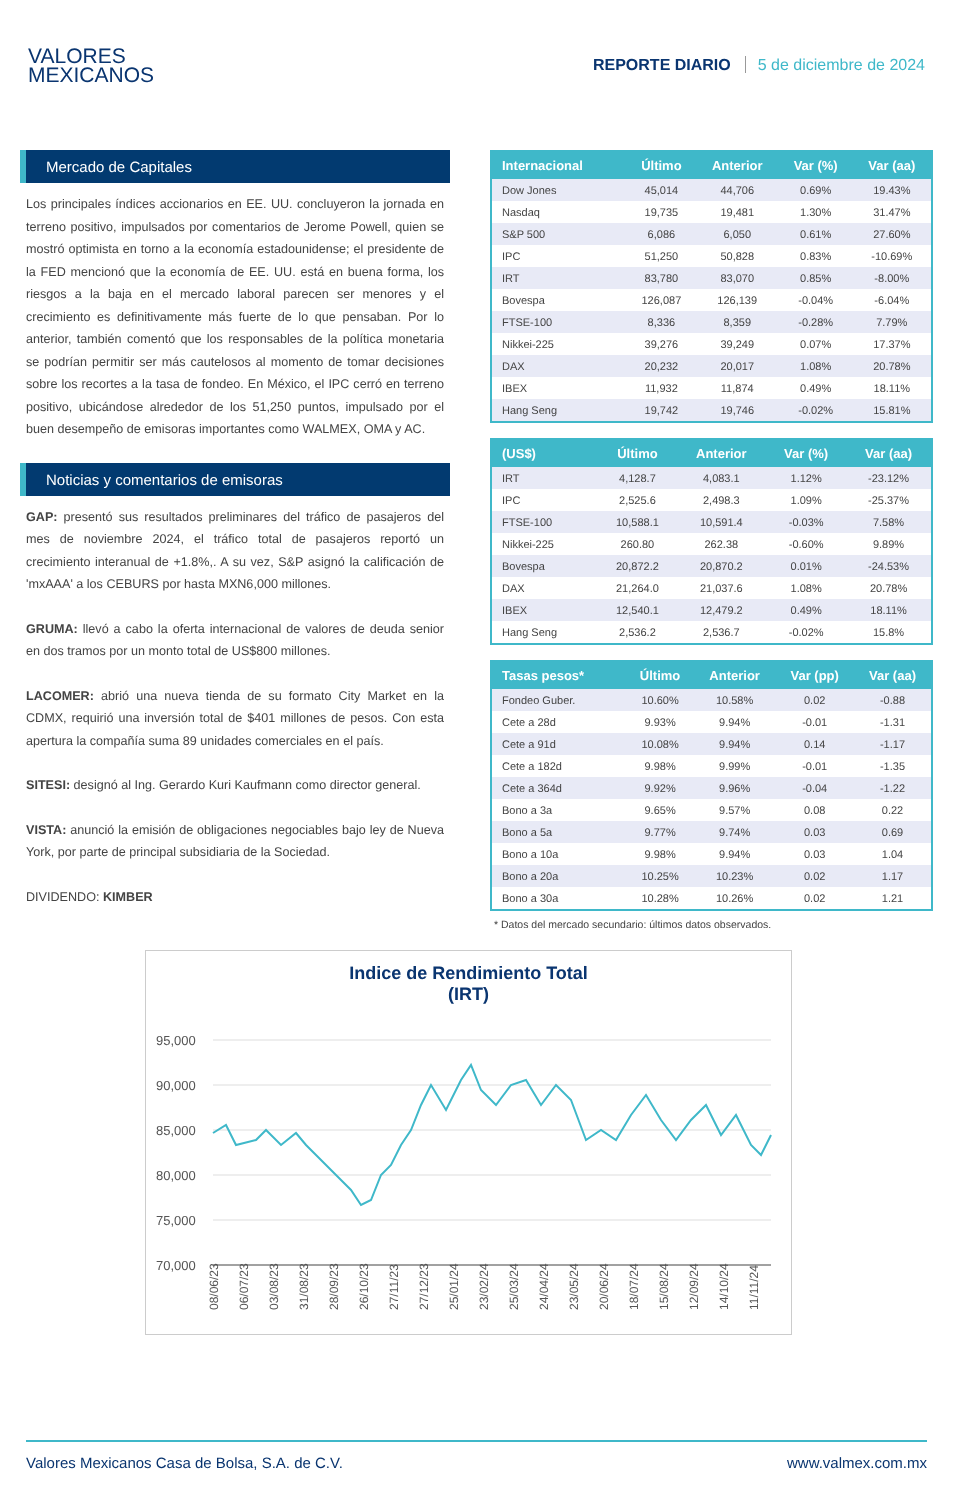VALORES
MEXICANOS
REPORTE DIARIO 5 de diciembre de 2024
Mercado de Capitales
Los principales índices accionarios en EE. UU. concluyeron la jornada en terreno positivo, impulsados por comentarios de Jerome Powell, quien se mostró optimista en torno a la economía estadounidense; el presidente de la FED mencionó que la economía de EE. UU. está en buena forma, los riesgos a la baja en el mercado laboral parecen ser menores y el crecimiento es definitivamente más fuerte de lo que pensaban. Por lo anterior, también comentó que los responsables de la política monetaria se podrían permitir ser más cautelosos al momento de tomar decisiones sobre los recortes a la tasa de fondeo. En México, el IPC cerró en terreno positivo, ubicándose alrededor de los 51,250 puntos, impulsado por el buen desempeño de emisoras importantes como WALMEX, OMA y AC.
Noticias y comentarios de emisoras
GAP: presentó sus resultados preliminares del tráfico de pasajeros del mes de noviembre 2024, el tráfico total de pasajeros reportó un crecimiento interanual de +1.8%,. A su vez, S&P asignó la calificación de 'mxAAA' a los CEBURS por hasta MXN6,000 millones.
GRUMA: llevó a cabo la oferta internacional de valores de deuda senior en dos tramos por un monto total de US$800 millones.
LACOMER: abrió una nueva tienda de su formato City Market en la CDMX, requirió una inversión total de $401 millones de pesos. Con esta apertura la compañía suma 89 unidades comerciales en el país.
SITESI: designó al Ing. Gerardo Kuri Kaufmann como director general.
VISTA: anunció la emisión de obligaciones negociables bajo ley de Nueva York, por parte de principal subsidiaria de la Sociedad.
DIVIDENDO: KIMBER
| Internacional | Último | Anterior | Var (%) | Var (aa) |
| --- | --- | --- | --- | --- |
| Dow Jones | 45,014 | 44,706 | 0.69% | 19.43% |
| Nasdaq | 19,735 | 19,481 | 1.30% | 31.47% |
| S&P 500 | 6,086 | 6,050 | 0.61% | 27.60% |
| IPC | 51,250 | 50,828 | 0.83% | -10.69% |
| IRT | 83,780 | 83,070 | 0.85% | -8.00% |
| Bovespa | 126,087 | 126,139 | -0.04% | -6.04% |
| FTSE-100 | 8,336 | 8,359 | -0.28% | 7.79% |
| Nikkei-225 | 39,276 | 39,249 | 0.07% | 17.37% |
| DAX | 20,232 | 20,017 | 1.08% | 20.78% |
| IBEX | 11,932 | 11,874 | 0.49% | 18.11% |
| Hang Seng | 19,742 | 19,746 | -0.02% | 15.81% |
| (US$) | Último | Anterior | Var (%) | Var (aa) |
| --- | --- | --- | --- | --- |
| IRT | 4,128.7 | 4,083.1 | 1.12% | -23.12% |
| IPC | 2,525.6 | 2,498.3 | 1.09% | -25.37% |
| FTSE-100 | 10,588.1 | 10,591.4 | -0.03% | 7.58% |
| Nikkei-225 | 260.80 | 262.38 | -0.60% | 9.89% |
| Bovespa | 20,872.2 | 20,870.2 | 0.01% | -24.53% |
| DAX | 21,264.0 | 21,037.6 | 1.08% | 20.78% |
| IBEX | 12,540.1 | 12,479.2 | 0.49% | 18.11% |
| Hang Seng | 2,536.2 | 2,536.7 | -0.02% | 15.8% |
| Tasas pesos* | Último | Anterior | Var (pp) | Var (aa) |
| --- | --- | --- | --- | --- |
| Fondeo Guber. | 10.60% | 10.58% | 0.02 | -0.88 |
| Cete a 28d | 9.93% | 9.94% | -0.01 | -1.31 |
| Cete a 91d | 10.08% | 9.94% | 0.14 | -1.17 |
| Cete a 182d | 9.98% | 9.99% | -0.01 | -1.35 |
| Cete a 364d | 9.92% | 9.96% | -0.04 | -1.22 |
| Bono a 3a | 9.65% | 9.57% | 0.08 | 0.22 |
| Bono a 5a | 9.77% | 9.74% | 0.03 | 0.69 |
| Bono a 10a | 9.98% | 9.94% | 0.03 | 1.04 |
| Bono a 20a | 10.25% | 10.23% | 0.02 | 1.17 |
| Bono a 30a | 10.28% | 10.26% | 0.02 | 1.21 |
* Datos del mercado secundario: últimos datos observados.
Indice de Rendimiento Total
(IRT)
95,000
90,000
85,000
80,000
75,000
70,000
08/06/23
06/07/23
03/08/23
31/08/23
28/09/23
26/10/23
27/11/23
27/12/23
25/01/24
23/02/24
25/03/24
24/04/24
23/05/24
20/06/24
18/07/24
15/08/24
12/09/24
14/10/24
11/11/24
Valores Mexicanos Casa de Bolsa, S.A. de C.V. www.valmex.com.mx